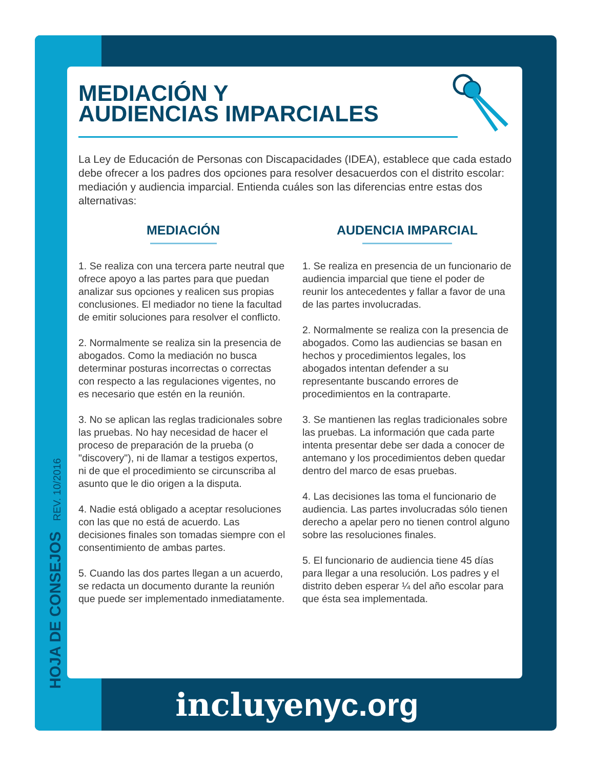HOJA DE CONSEJOS REV. 10/2016
MEDIACIÓN Y
AUDIENCIAS IMPARCIALES
La Ley de Educación de Personas con Discapacidades (IDEA), establece que cada estado debe ofrecer a los padres dos opciones para resolver desacuerdos con el distrito escolar: mediación y audiencia imparcial. Entienda cuáles son las diferencias entre estas dos alternativas:
MEDIACIÓN
1. Se realiza con una tercera parte neutral que ofrece apoyo a las partes para que puedan analizar sus opciones y realicen sus propias conclusiones. El mediador no tiene la facultad de emitir soluciones para resolver el conflicto.
2. Normalmente se realiza sin la presencia de abogados. Como la mediación no busca determinar posturas incorrectas o correctas con respecto a las regulaciones vigentes, no es necesario que estén en la reunión.
3. No se aplican las reglas tradicionales sobre las pruebas. No hay necesidad de hacer el proceso de preparación de la prueba (o "discovery"), ni de llamar a testigos expertos, ni de que el procedimiento se circunscriba al asunto que le dio origen a la disputa.
4. Nadie está obligado a aceptar resoluciones con las que no está de acuerdo. Las decisiones finales son tomadas siempre con el consentimiento de ambas partes.
5. Cuando las dos partes llegan a un acuerdo, se redacta un documento durante la reunión que puede ser implementado inmediatamente.
AUDENCIA IMPARCIAL
1. Se realiza en presencia de un funcionario de audiencia imparcial que tiene el poder de reunir los antecedentes y fallar a favor de una de las partes involucradas.
2. Normalmente se realiza con la presencia de abogados. Como las audiencias se basan en hechos y procedimientos legales, los abogados intentan defender a su representante buscando errores de procedimientos en la contraparte.
3. Se mantienen las reglas tradicionales sobre las pruebas. La información que cada parte intenta presentar debe ser dada a conocer de antemano y los procedimientos deben quedar dentro del marco de esas pruebas.
4. Las decisiones las toma el funcionario de audiencia. Las partes involucradas sólo tienen derecho a apelar pero no tienen control alguno sobre las resoluciones finales.
5. El funcionario de audiencia tiene 45 días para llegar a una resolución. Los padres y el distrito deben esperar ¼ del año escolar para que ésta sea implementada.
incluyenyc.org